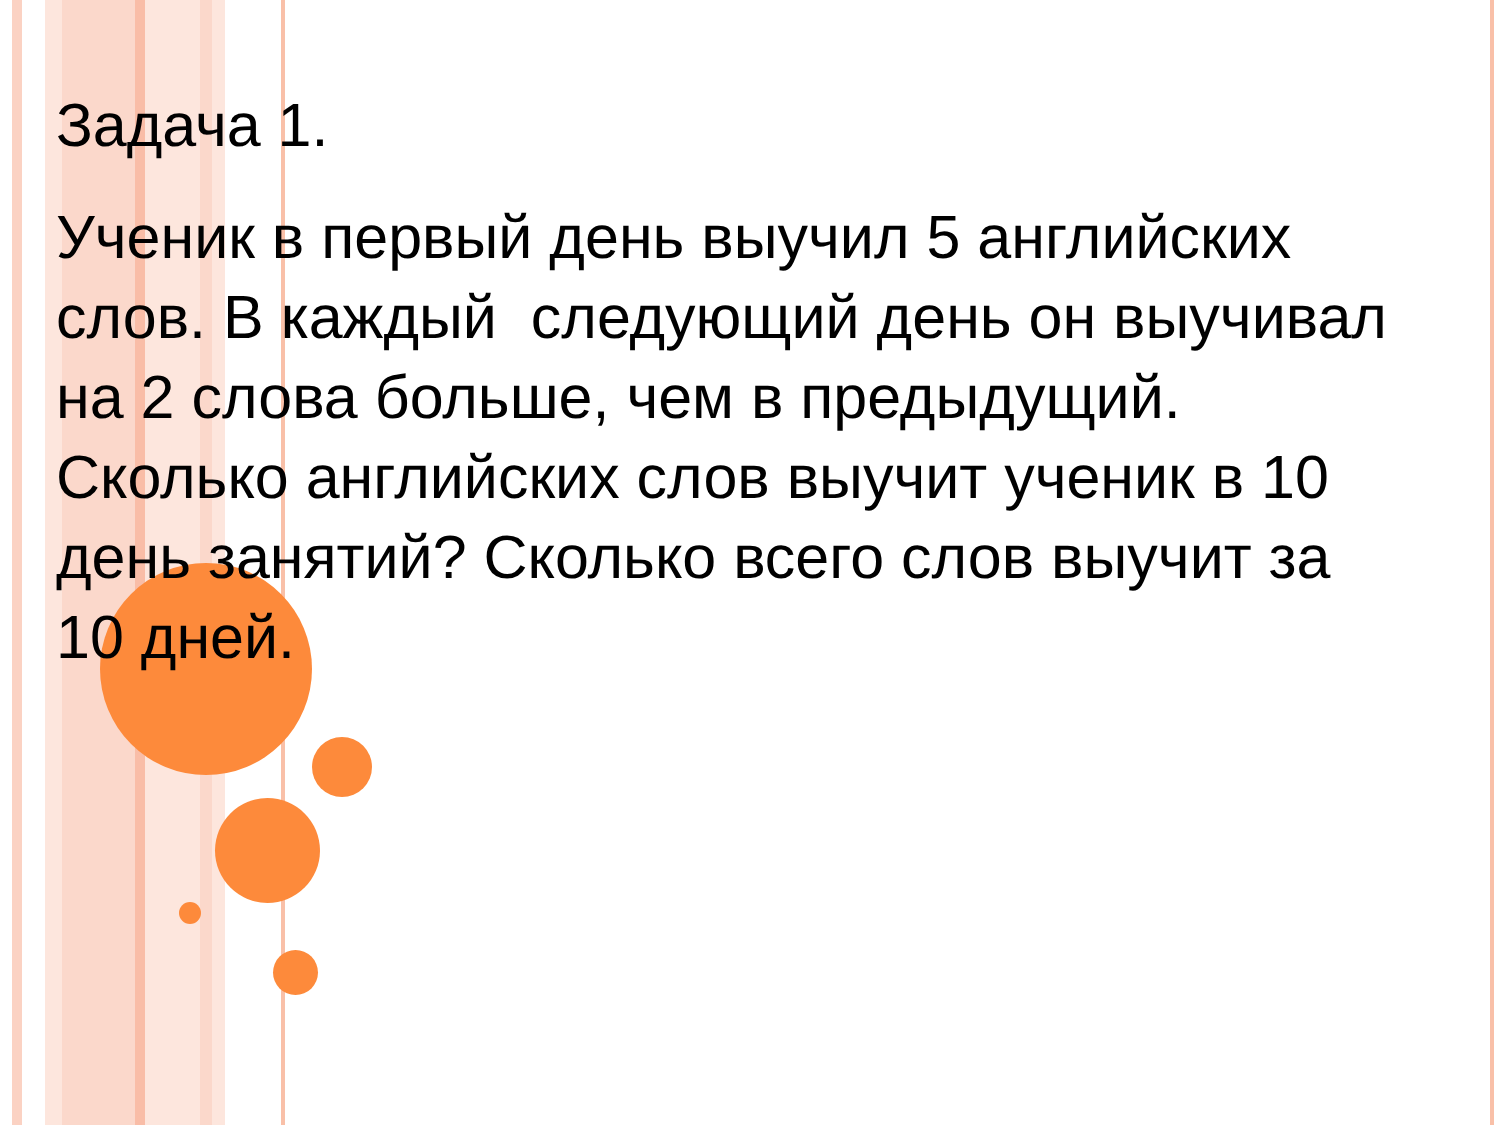Задача 1.
Ученик в первый день выучил 5 английских слов. В каждый следующий день он выучивал на 2 слова больше, чем в предыдущий. Сколько английских слов выучит ученик в 10 день занятий? Сколько всего слов выучит за 10 дней.